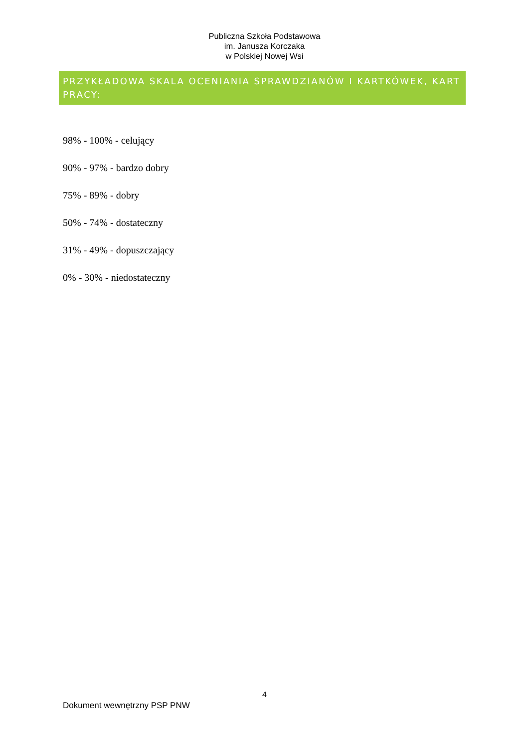Publiczna Szkoła Podstawowa
im. Janusza Korczaka
w Polskiej Nowej Wsi
PRZYKŁADOWA SKALA OCENIANIA SPRAWDZIANÓW I KARTKÓWEK, KART PRACY:
98% - 100% - celujący
90% - 97% - bardzo dobry
75% - 89% - dobry
50% - 74% - dostateczny
31% - 49% - dopuszczający
0% - 30% - niedostateczny
4
Dokument wewnętrzny PSP PNW